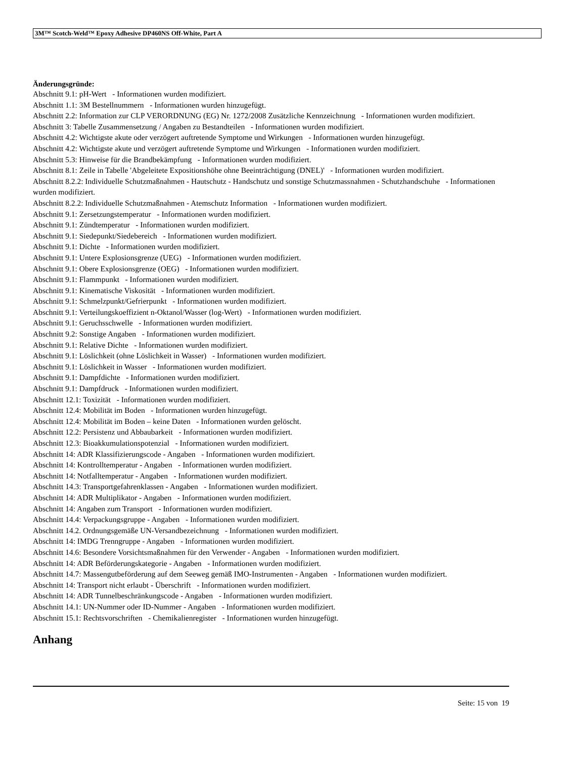3M™ Scotch-Weld™ Epoxy Adhesive DP460NS Off-White, Part A
Änderungsgründe:
Abschnitt 9.1: pH-Wert - Informationen wurden modifiziert.
Abschnitt 1.1: 3M Bestellnummern - Informationen wurden hinzugefügt.
Abschnitt 2.2: Information zur CLP VERORDNUNG (EG) Nr. 1272/2008 Zusätzliche Kennzeichnung - Informationen wurden modifiziert.
Abschnitt 3: Tabelle Zusammensetzung / Angaben zu Bestandteilen - Informationen wurden modifiziert.
Abschnitt 4.2: Wichtigste akute oder verzögert auftretende Symptome und Wirkungen - Informationen wurden hinzugefügt.
Abschnitt 4.2: Wichtigste akute und verzögert auftretende Symptome und Wirkungen - Informationen wurden modifiziert.
Abschnitt 5.3: Hinweise für die Brandbekämpfung - Informationen wurden modifiziert.
Abschnitt 8.1: Zeile in Tabelle 'Abgeleitete Expositionshöhe ohne Beeinträchtigung (DNEL)' - Informationen wurden modifiziert.
Abschnitt 8.2.2: Individuelle Schutzmaßnahmen - Hautschutz - Handschutz und sonstige Schutzmassnahmen - Schutzhandschuhe - Informationen wurden modifiziert.
Abschnitt 8.2.2: Individuelle Schutzmaßnahmen - Atemschutz Information - Informationen wurden modifiziert.
Abschnitt 9.1: Zersetzungstemperatur - Informationen wurden modifiziert.
Abschnitt 9.1: Zündtemperatur - Informationen wurden modifiziert.
Abschnitt 9.1: Siedepunkt/Siedebereich - Informationen wurden modifiziert.
Abschnitt 9.1: Dichte - Informationen wurden modifiziert.
Abschnitt 9.1: Untere Explosionsgrenze (UEG) - Informationen wurden modifiziert.
Abschnitt 9.1: Obere Explosionsgrenze (OEG) - Informationen wurden modifiziert.
Abschnitt 9.1: Flammpunkt - Informationen wurden modifiziert.
Abschnitt 9.1: Kinematische Viskosität - Informationen wurden modifiziert.
Abschnitt 9.1: Schmelzpunkt/Gefrierpunkt - Informationen wurden modifiziert.
Abschnitt 9.1: Verteilungskoeffizient n-Oktanol/Wasser (log-Wert) - Informationen wurden modifiziert.
Abschnitt 9.1: Geruchsschwelle - Informationen wurden modifiziert.
Abschnitt 9.2: Sonstige Angaben - Informationen wurden modifiziert.
Abschnitt 9.1: Relative Dichte - Informationen wurden modifiziert.
Abschnitt 9.1: Löslichkeit (ohne Löslichkeit in Wasser) - Informationen wurden modifiziert.
Abschnitt 9.1: Löslichkeit in Wasser - Informationen wurden modifiziert.
Abschnitt 9.1: Dampfdichte - Informationen wurden modifiziert.
Abschnitt 9.1: Dampfdruck - Informationen wurden modifiziert.
Abschnitt 12.1: Toxizität - Informationen wurden modifiziert.
Abschnitt 12.4: Mobilität im Boden - Informationen wurden hinzugefügt.
Abschnitt 12.4: Mobilität im Boden – keine Daten - Informationen wurden gelöscht.
Abschnitt 12.2: Persistenz und Abbaubarkeit - Informationen wurden modifiziert.
Abschnitt 12.3: Bioakkumulationspotenzial - Informationen wurden modifiziert.
Abschnitt 14: ADR Klassifizierungscode - Angaben - Informationen wurden modifiziert.
Abschnitt 14: Kontrolltemperatur - Angaben - Informationen wurden modifiziert.
Abschnitt 14: Notfalltemperatur - Angaben - Informationen wurden modifiziert.
Abschnitt 14.3: Transportgefahrenklassen - Angaben - Informationen wurden modifiziert.
Abschnitt 14: ADR Multiplikator - Angaben - Informationen wurden modifiziert.
Abschnitt 14: Angaben zum Transport - Informationen wurden modifiziert.
Abschnitt 14.4: Verpackungsgruppe - Angaben - Informationen wurden modifiziert.
Abschnitt 14.2. Ordnungsgemäße UN-Versandbezeichnung - Informationen wurden modifiziert.
Abschnitt 14: IMDG Trenngruppe - Angaben - Informationen wurden modifiziert.
Abschnitt 14.6: Besondere Vorsichtsmaßnahmen für den Verwender - Angaben - Informationen wurden modifiziert.
Abschnitt 14: ADR Beförderungskategorie - Angaben - Informationen wurden modifiziert.
Abschnitt 14.7: Massengutbeförderung auf dem Seeweg gemäß IMO-Instrumenten - Angaben - Informationen wurden modifiziert.
Abschnitt 14: Transport nicht erlaubt - Überschrift - Informationen wurden modifiziert.
Abschnitt 14: ADR Tunnelbeschränkungscode - Angaben - Informationen wurden modifiziert.
Abschnitt 14.1: UN-Nummer oder ID-Nummer - Angaben - Informationen wurden modifiziert.
Abschnitt 15.1: Rechtsvorschriften - Chemikalienregister - Informationen wurden hinzugefügt.
Anhang
Seite: 15 von 19